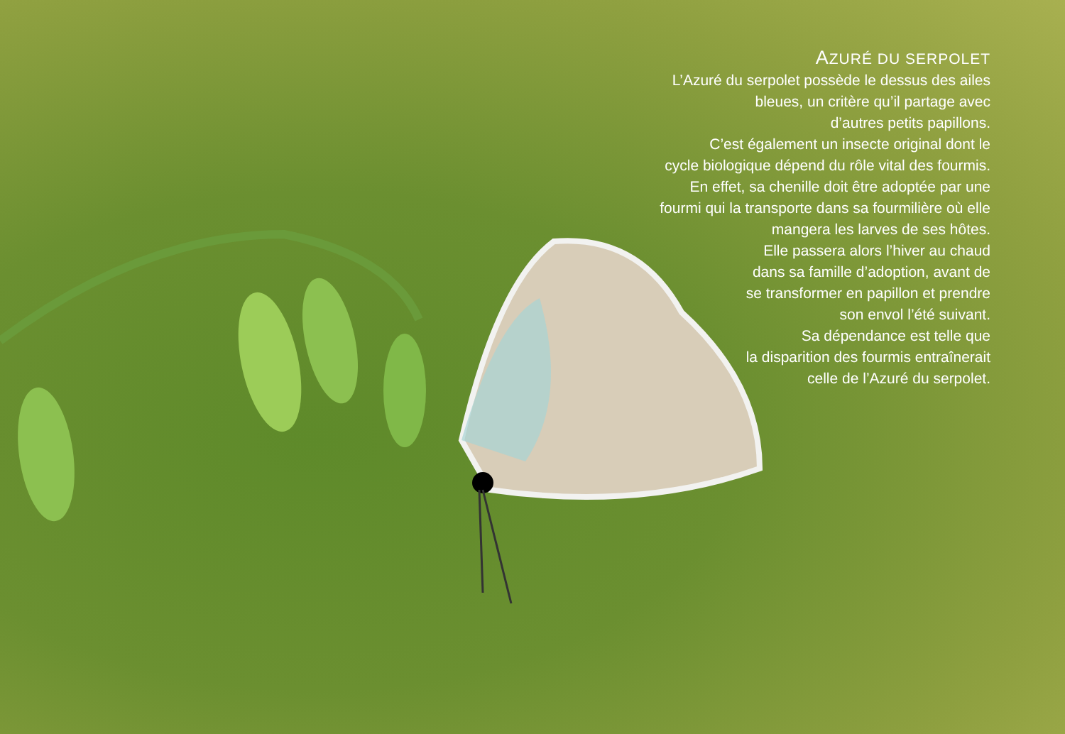AZURÉ DU SERPOLET
L’Azuré du serpolet possède le dessus des ailes
bleues, un critère qu’il partage avec
d’autres petits papillons.
C’est également un insecte original dont le
cycle biologique dépend du rôle vital des fourmis.
En effet, sa chenille doit être adoptée par une
fourmi qui la transporte dans sa fourmilière où elle
mangera les larves de ses hôtes.
Elle passera alors l’hiver au chaud
dans sa famille d’adoption, avant de
se transformer en papillon et prendre
son envol l’été suivant.
Sa dépendance est telle que
la disparition des fourmis entraînerait
celle de l’Azuré du serpolet.